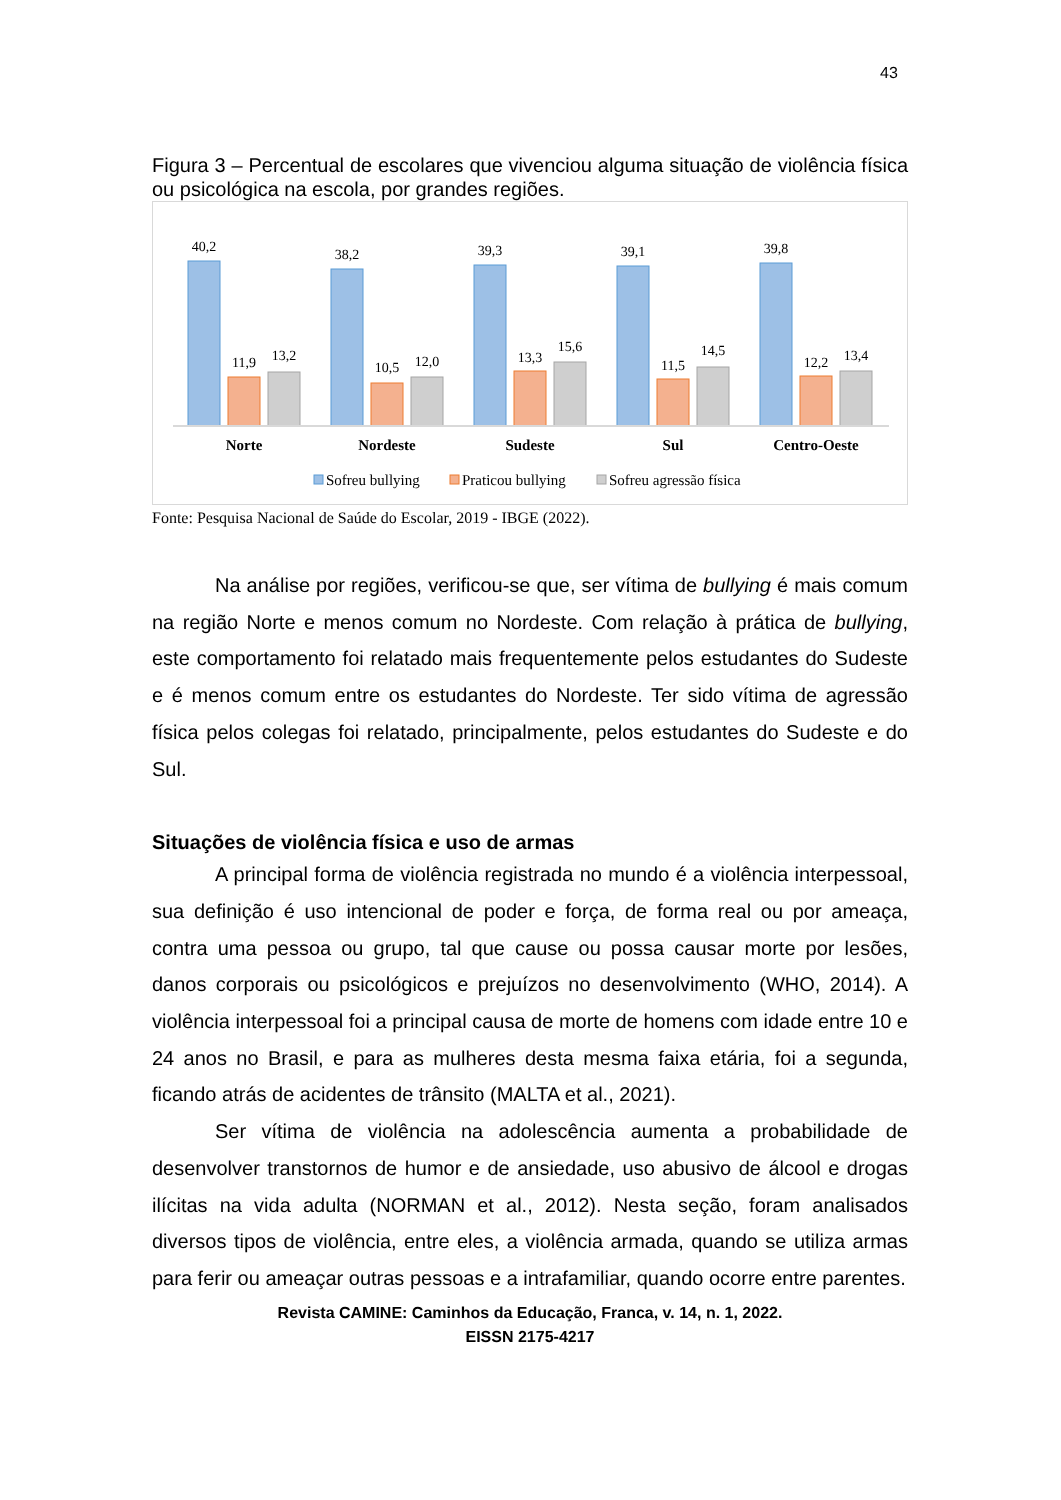43
Figura 3 – Percentual de escolares que vivenciou alguma situação de violência física ou psicológica na escola, por grandes regiões.
40,2
11,9
13,2
38,2
10,5
12,0
39,3
13,3
15,6
39,1
11,5
14,5
39,8
12,2
13,4
Norte
Nordeste
Sudeste
Sul
Centro-Oeste
Sofreu bullying
Praticou bullying
Sofreu agressão física
Fonte: Pesquisa Nacional de Saúde do Escolar, 2019 - IBGE (2022).
Na análise por regiões, verificou-se que, ser vítima de bullying é mais comum na região Norte e menos comum no Nordeste. Com relação à prática de bullying, este comportamento foi relatado mais frequentemente pelos estudantes do Sudeste e é menos comum entre os estudantes do Nordeste. Ter sido vítima de agressão física pelos colegas foi relatado, principalmente, pelos estudantes do Sudeste e do Sul.
Situações de violência física e uso de armas
A principal forma de violência registrada no mundo é a violência interpessoal, sua definição é uso intencional de poder e força, de forma real ou por ameaça, contra uma pessoa ou grupo, tal que cause ou possa causar morte por lesões, danos corporais ou psicológicos e prejuízos no desenvolvimento (WHO, 2014). A violência interpessoal foi a principal causa de morte de homens com idade entre 10 e 24 anos no Brasil, e para as mulheres desta mesma faixa etária, foi a segunda, ficando atrás de acidentes de trânsito (MALTA et al., 2021).
Ser vítima de violência na adolescência aumenta a probabilidade de desenvolver transtornos de humor e de ansiedade, uso abusivo de álcool e drogas ilícitas na vida adulta (NORMAN et al., 2012). Nesta seção, foram analisados diversos tipos de violência, entre eles, a violência armada, quando se utiliza armas para ferir ou ameaçar outras pessoas e a intrafamiliar, quando ocorre entre parentes.
Revista CAMINE: Caminhos da Educação, Franca, v. 14, n. 1, 2022.
EISSN 2175-4217